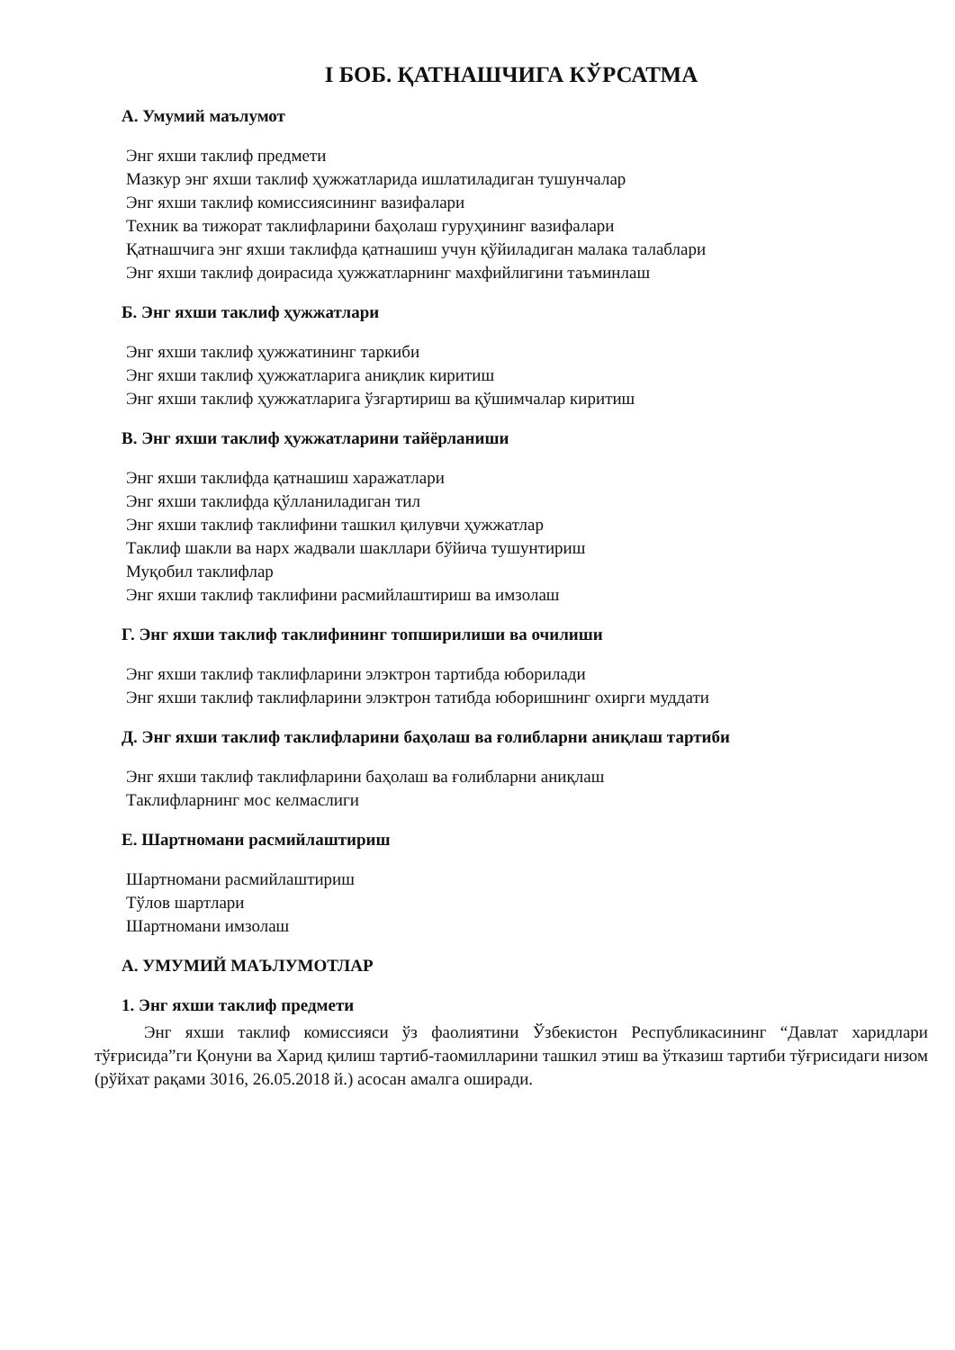I БОБ. ҚАТНАШЧИГА КЎРСАТМА
А. Умумий маълумот
Энг яхши таклиф предмети
Мазкур энг яхши таклиф ҳужжатларида ишлатиладиган тушунчалар
Энг яхши таклиф комиссиясининг вазифалари
Техник ва тижорат таклифларини баҳолаш гуруҳининг вазифалари
Қатнашчига энг яхши таклифда қатнашиш учун қўйиладиган малака талаблари
Энг яхши таклиф доирасида ҳужжатларнинг махфийлигини таъминлаш
Б. Энг яхши таклиф ҳужжатлари
Энг яхши таклиф ҳужжатининг таркиби
Энг яхши таклиф ҳужжатларига аниқлик киритиш
Энг яхши таклиф ҳужжатларига ўзгартириш ва қўшимчалар киритиш
В. Энг яхши таклиф ҳужжатларини тайёрланиши
Энг яхши таклифда қатнашиш харажатлари
Энг яхши таклифда қўлланиладиган тил
Энг яхши таклиф таклифини ташкил қилувчи ҳужжатлар
Таклиф шакли ва нарх жадвали шакллари бўйича тушунтириш
Муқобил таклифлар
Энг яхши таклиф таклифини расмийлаштириш ва имзолаш
Г. Энг яхши таклиф таклифининг топширилиши ва очилиши
Энг яхши таклиф таклифларини элэктрон тартибда юборилади
Энг яхши таклиф таклифларини элэктрон татибда юборишнинг охирги муддати
Д. Энг яхши таклиф таклифларини баҳолаш ва ғолибларни аниқлаш тартиби
Энг яхши таклиф таклифларини баҳолаш ва ғолибларни аниқлаш
Таклифларнинг мос келмаслиги
Е. Шартномани расмийлаштириш
Шартномани расмийлаштириш
Тўлов шартлари
Шартномани имзолаш
А. УМУМИЙ МАЪЛУМОТЛАР
1. Энг яхши таклиф предмети
Энг яхши таклиф комиссияси ўз фаолиятини Ўзбекистон Республикасининг “Давлат харидлари тўғрисида”ги Қонуни ва Харид қилиш тартиб-таомилларини ташкил этиш ва ўтказиш тартиби тўғрисидаги низом (рўйхат рақами 3016, 26.05.2018 й.) асосан амалга оширади.